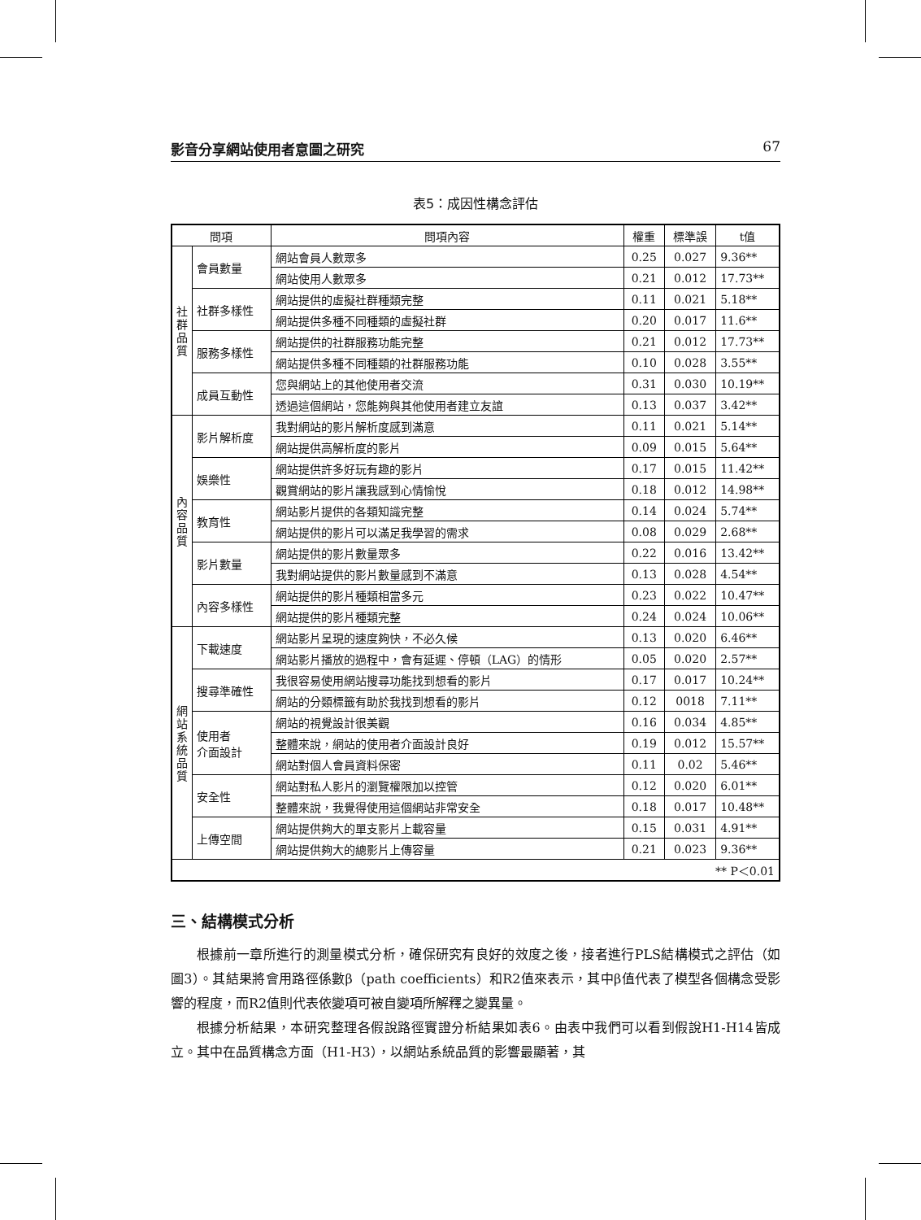影音分享網站使用者意圖之研究 67
表5：成因性構念評估
| 問項 | | 問項內容 | 權重 | 標準誤 | t值 |
| 社 群 品 質 | 會員數量 | 網站會員人數眾多 | 0.25 | 0.027 | 9.36** |
| | | 網站使用人數眾多 | 0.21 | 0.012 | 17.73** |
| | 社群多樣性 | 網站提供的虛擬社群種類完整 | 0.11 | 0.021 | 5.18** |
| | | 網站提供多種不同種類的虛擬社群 | 0.20 | 0.017 | 11.6** |
| | 服務多樣性 | 網站提供的社群服務功能完整 | 0.21 | 0.012 | 17.73** |
| | | 網站提供多種不同種類的社群服務功能 | 0.10 | 0.028 | 3.55** |
| | 成員互動性 | 您與網站上的其他使用者交流 | 0.31 | 0.030 | 10.19** |
| | | 透過這個網站，您能夠與其他使用者建立友誼 | 0.13 | 0.037 | 3.42** |
| 內 容 品 質 | 影片解析度 | 我對網站的影片解析度感到滿意 | 0.11 | 0.021 | 5.14** |
| | | 網站提供高解析度的影片 | 0.09 | 0.015 | 5.64** |
| | 娛樂性 | 網站提供許多好玩有趣的影片 | 0.17 | 0.015 | 11.42** |
| | | 觀賞網站的影片讓我感到心情愉悅 | 0.18 | 0.012 | 14.98** |
| | 教育性 | 網站影片提供的各類知識完整 | 0.14 | 0.024 | 5.74** |
| | | 網站提供的影片可以滿足我學習的需求 | 0.08 | 0.029 | 2.68** |
| | 影片數量 | 網站提供的影片數量眾多 | 0.22 | 0.016 | 13.42** |
| | | 我對網站提供的影片數量感到不滿意 | 0.13 | 0.028 | 4.54** |
| | 內容多樣性 | 網站提供的影片種類相當多元 | 0.23 | 0.022 | 10.47** |
| | | 網站提供的影片種類完整 | 0.24 | 0.024 | 10.06** |
| 網 站 系 統 品 質 | 下載速度 | 網站影片呈現的速度夠快，不必久候 | 0.13 | 0.020 | 6.46** |
| | | 網站影片播放的過程中，會有延遲、停頓（LAG）的情形 | 0.05 | 0.020 | 2.57** |
| | 搜尋準確性 | 我很容易使用網站搜尋功能找到想看的影片 | 0.17 | 0.017 | 10.24** |
| | | 網站的分類標籤有助於我找到想看的影片 | 0.12 | 0018 | 7.11** |
| | 使用者 介面設計 | 網站的視覺設計很美觀 | 0.16 | 0.034 | 4.85** |
| | | 整體來說，網站的使用者介面設計良好 | 0.19 | 0.012 | 15.57** |
| | | 網站對個人會員資料保密 | 0.11 | 0.02 | 5.46** |
| | 安全性 | 網站對私人影片的瀏覽權限加以控管 | 0.12 | 0.020 | 6.01** |
| | | 整體來說，我覺得使用這個網站非常安全 | 0.18 | 0.017 | 10.48** |
| | 上傳空間 | 網站提供夠大的單支影片上載容量 | 0.15 | 0.031 | 4.91** |
| | | 網站提供夠大的總影片上傳容量 | 0.21 | 0.023 | 9.36** |
| ** P＜0.01 | | | | | |
三、結構模式分析
根據前一章所進行的測量模式分析，確保研究有良好的效度之後，接者進行PLS結構模式之評估（如圖3）。其結果將會用路徑係數β（path coefficients）和R2值來表示，其中β值代表了模型各個構念受影響的程度，而R2值則代表依變項可被自變項所解釋之變異量。
根據分析結果，本研究整理各假說路徑實證分析結果如表6。由表中我們可以看到假說H1-H14皆成立。其中在品質構念方面（H1-H3），以網站系統品質的影響最顯著，其